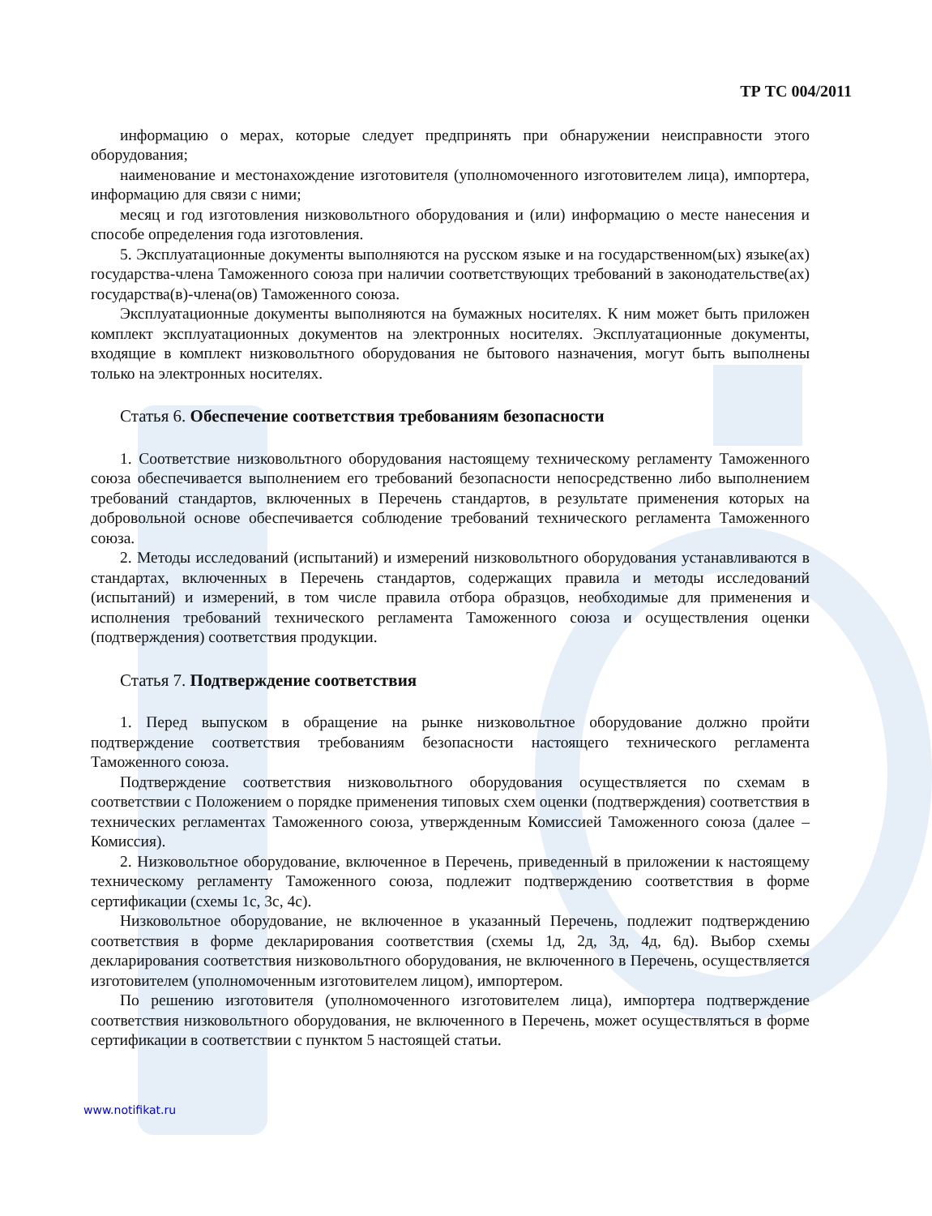ТР ТС 004/2011
информацию о мерах, которые следует предпринять при обнаружении неисправности этого оборудования;
наименование и местонахождение изготовителя (уполномоченного изготовителем лица), импортера, информацию для связи с ними;
месяц и год изготовления низковольтного оборудования и (или) информацию о месте нанесения и способе определения года изготовления.
5. Эксплуатационные документы выполняются на русском языке и на государственном(ых) языке(ах) государства-члена Таможенного союза при наличии соответствующих требований в законодательстве(ах) государства(в)-члена(ов) Таможенного союза.
Эксплуатационные документы выполняются на бумажных носителях. К ним может быть приложен комплект эксплуатационных документов на электронных носителях. Эксплуатационные документы, входящие в комплект низковольтного оборудования не бытового назначения, могут быть выполнены только на электронных носителях.
Статья 6. Обеспечение соответствия требованиям безопасности
1. Соответствие низковольтного оборудования настоящему техническому регламенту Таможенного союза обеспечивается выполнением его требований безопасности непосредственно либо выполнением требований стандартов, включенных в Перечень стандартов, в результате применения которых на добровольной основе обеспечивается соблюдение требований технического регламента Таможенного союза.
2. Методы исследований (испытаний) и измерений низковольтного оборудования устанавливаются в стандартах, включенных в Перечень стандартов, содержащих правила и методы исследований (испытаний) и измерений, в том числе правила отбора образцов, необходимые для применения и исполнения требований технического регламента Таможенного союза и осуществления оценки (подтверждения) соответствия продукции.
Статья 7. Подтверждение соответствия
1. Перед выпуском в обращение на рынке низковольтное оборудование должно пройти подтверждение соответствия требованиям безопасности настоящего технического регламента Таможенного союза.
Подтверждение соответствия низковольтного оборудования осуществляется по схемам в соответствии с Положением о порядке применения типовых схем оценки (подтверждения) соответствия в технических регламентах Таможенного союза, утвержденным Комиссией Таможенного союза (далее – Комиссия).
2. Низковольтное оборудование, включенное в Перечень, приведенный в приложении к настоящему техническому регламенту Таможенного союза, подлежит подтверждению соответствия в форме сертификации (схемы 1с, 3с, 4с).
Низковольтное оборудование, не включенное в указанный Перечень, подлежит подтверждению соответствия в форме декларирования соответствия (схемы 1д, 2д, 3д, 4д, 6д). Выбор схемы декларирования соответствия низковольтного оборудования, не включенного в Перечень, осуществляется изготовителем (уполномоченным изготовителем лицом), импортером.
По решению изготовителя (уполномоченного изготовителем лица), импортера подтверждение соответствия низковольтного оборудования, не включенного в Перечень, может осуществляться в форме сертификации в соответствии с пунктом 5 настоящей статьи.
www.notifikat.ru